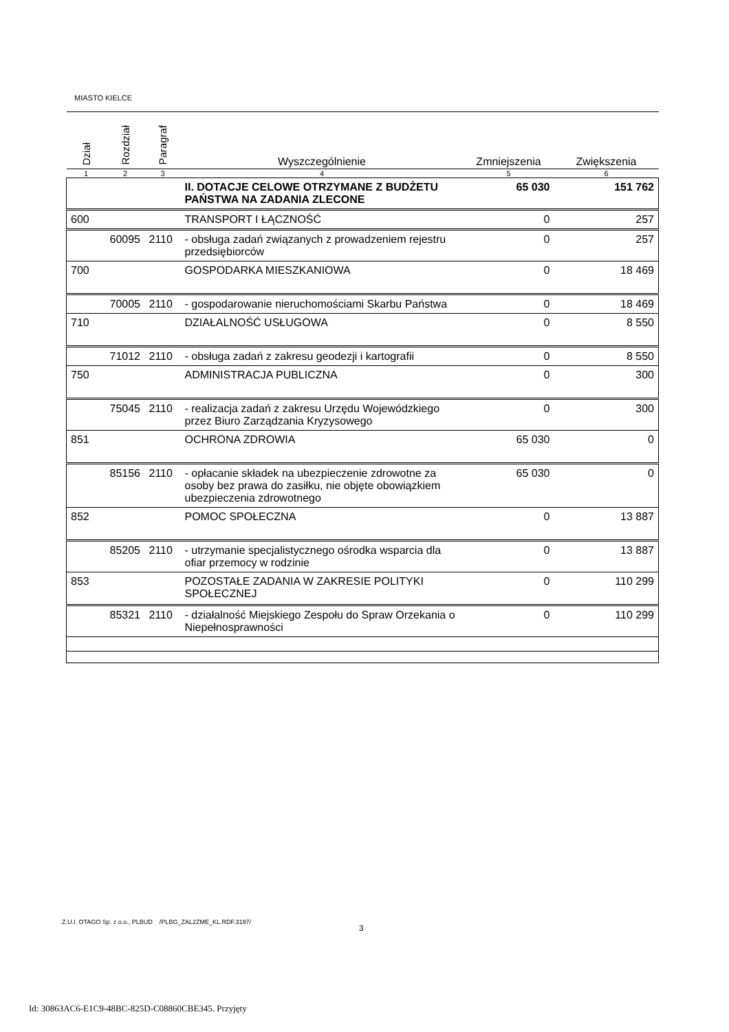MIASTO KIELCE
| Dział | Rozdział | Paragraf | Wyszczególnienie | Zmniejszenia | Zwiększenia |
| --- | --- | --- | --- | --- | --- |
| 1 | 2 | 3 | 4 | 5 | 6 |
| | | | II. DOTACJE CELOWE OTRZYMANE Z BUDŻETU PAŃSTWA NA ZADANIA ZLECONE | 65 030 | 151 762 |
| 600 | | | TRANSPORT I ŁĄCZNOŚĆ | 0 | 257 |
| | 60095 | 2110 | - obsługa zadań związanych z prowadzeniem rejestru przedsiębiorców | 0 | 257 |
| 700 | | | GOSPODARKA MIESZKANIOWA | 0 | 18 469 |
| | 70005 | 2110 | - gospodarowanie nieruchomościami Skarbu Państwa | 0 | 18 469 |
| 710 | | | DZIAŁALNOŚĆ USŁUGOWA | 0 | 8 550 |
| | 71012 | 2110 | - obsługa zadań z zakresu geodezji i kartografii | 0 | 8 550 |
| 750 | | | ADMINISTRACJA PUBLICZNA | 0 | 300 |
| | 75045 | 2110 | - realizacja zadań z zakresu Urzędu Wojewódzkiego przez Biuro Zarządzania Kryzysowego | 0 | 300 |
| 851 | | | OCHRONA ZDROWIA | 65 030 | 0 |
| | 85156 | 2110 | - opłacanie składek na ubezpieczenie zdrowotne za osoby bez prawa do zasiłku, nie objęte obowiązkiem ubezpieczenia zdrowotnego | 65 030 | 0 |
| 852 | | | POMOC SPOŁECZNA | 0 | 13 887 |
| | 85205 | 2110 | - utrzymanie specjalistycznego ośrodka wsparcia dla ofiar przemocy w rodzinie | 0 | 13 887 |
| 853 | | | POZOSTAŁE ZADANIA W ZAKRESIE POLITYKI SPOŁECZNEJ | 0 | 110 299 |
| | 85321 | 2110 | - działalność Miejskiego Zespołu do Spraw Orzekania o Niepełnosprawności | 0 | 110 299 |
Z.U.I. OTAGO Sp. z o.o., PLBUD /PLBG_ZAL2ZME_KL.RDF.3197/
3
Id: 30863AC6-E1C9-48BC-825D-C08860CBE345. Przyjęty